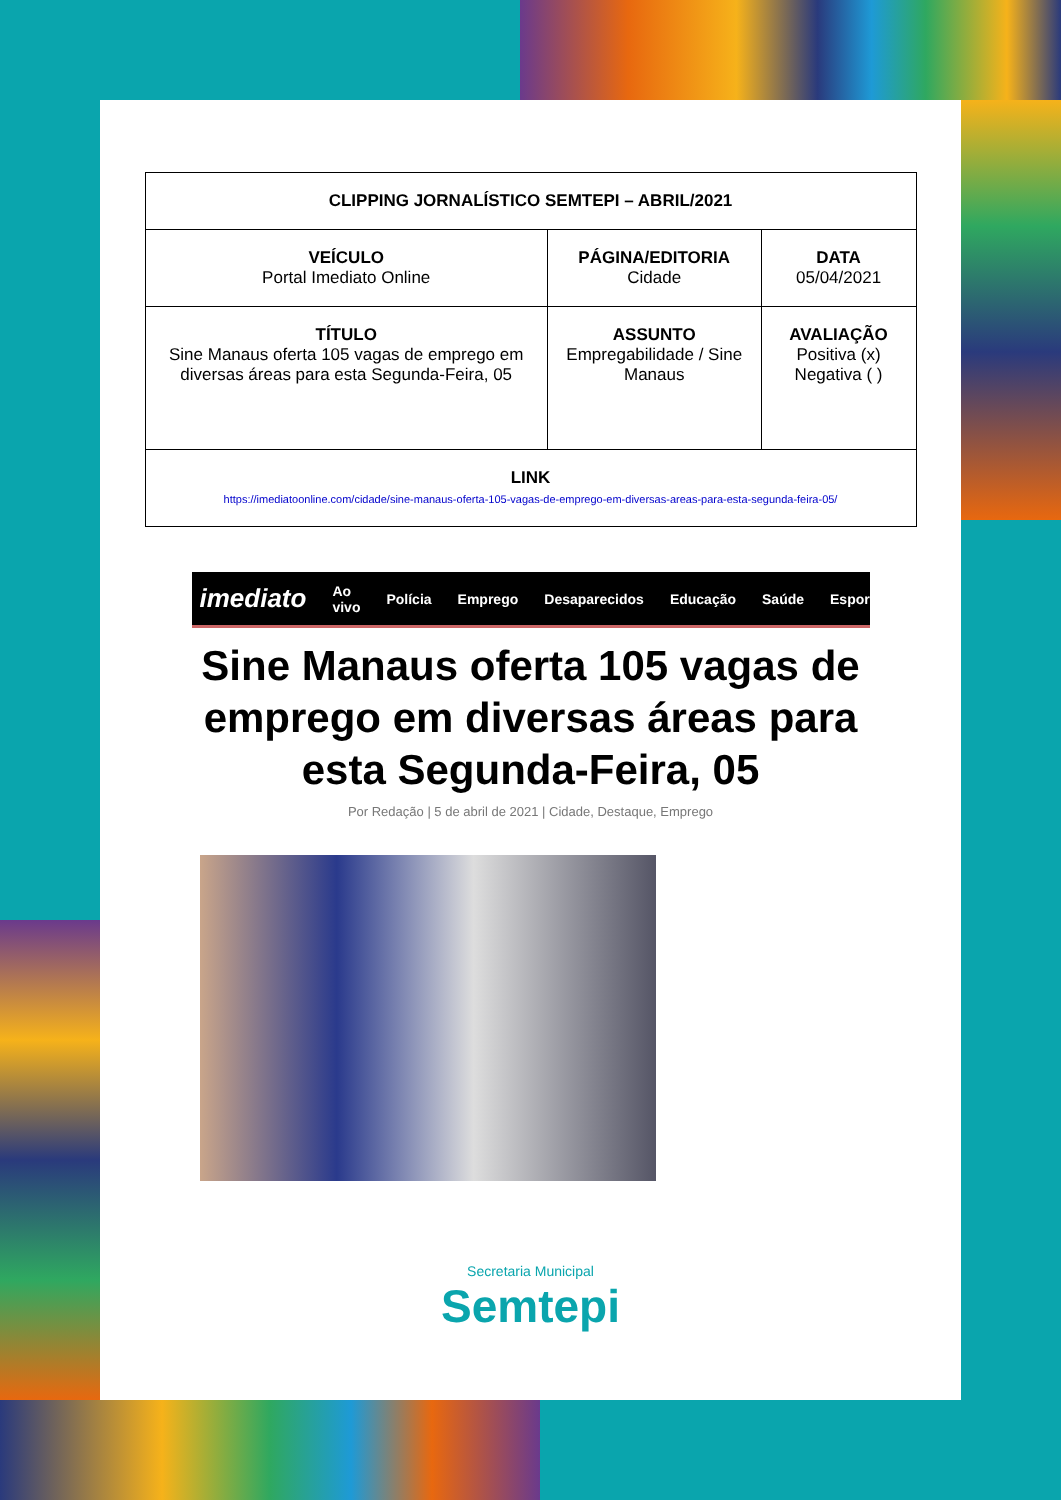| CLIPPING JORNALÍSTICO SEMTEPI – ABRIL/2021 | | |
| VEÍCULO Portal Imediato Online | PÁGINA/EDITORIA Cidade | DATA 05/04/2021 |
| TÍTULO Sine Manaus oferta 105 vagas de emprego em diversas áreas para esta Segunda-Feira, 05 | ASSUNTO Empregabilidade / Sine Manaus | AVALIAÇÃO Positiva (x) Negativa ( ) |
| LINK https://imediatoonline.com/cidade/sine-manaus-oferta-105-vagas-de-emprego-em-diversas-areas-para-esta-segunda-feira-05/ | | |
imediato Ao vivo Polícia Emprego Desaparecidos Educação Saúde Esportes
Sine Manaus oferta 105 vagas de emprego em diversas áreas para esta Segunda-Feira, 05
Por Redação | 5 de abril de 2021 | Cidade, Destaque, Emprego
Secretaria Municipal
Semtepi